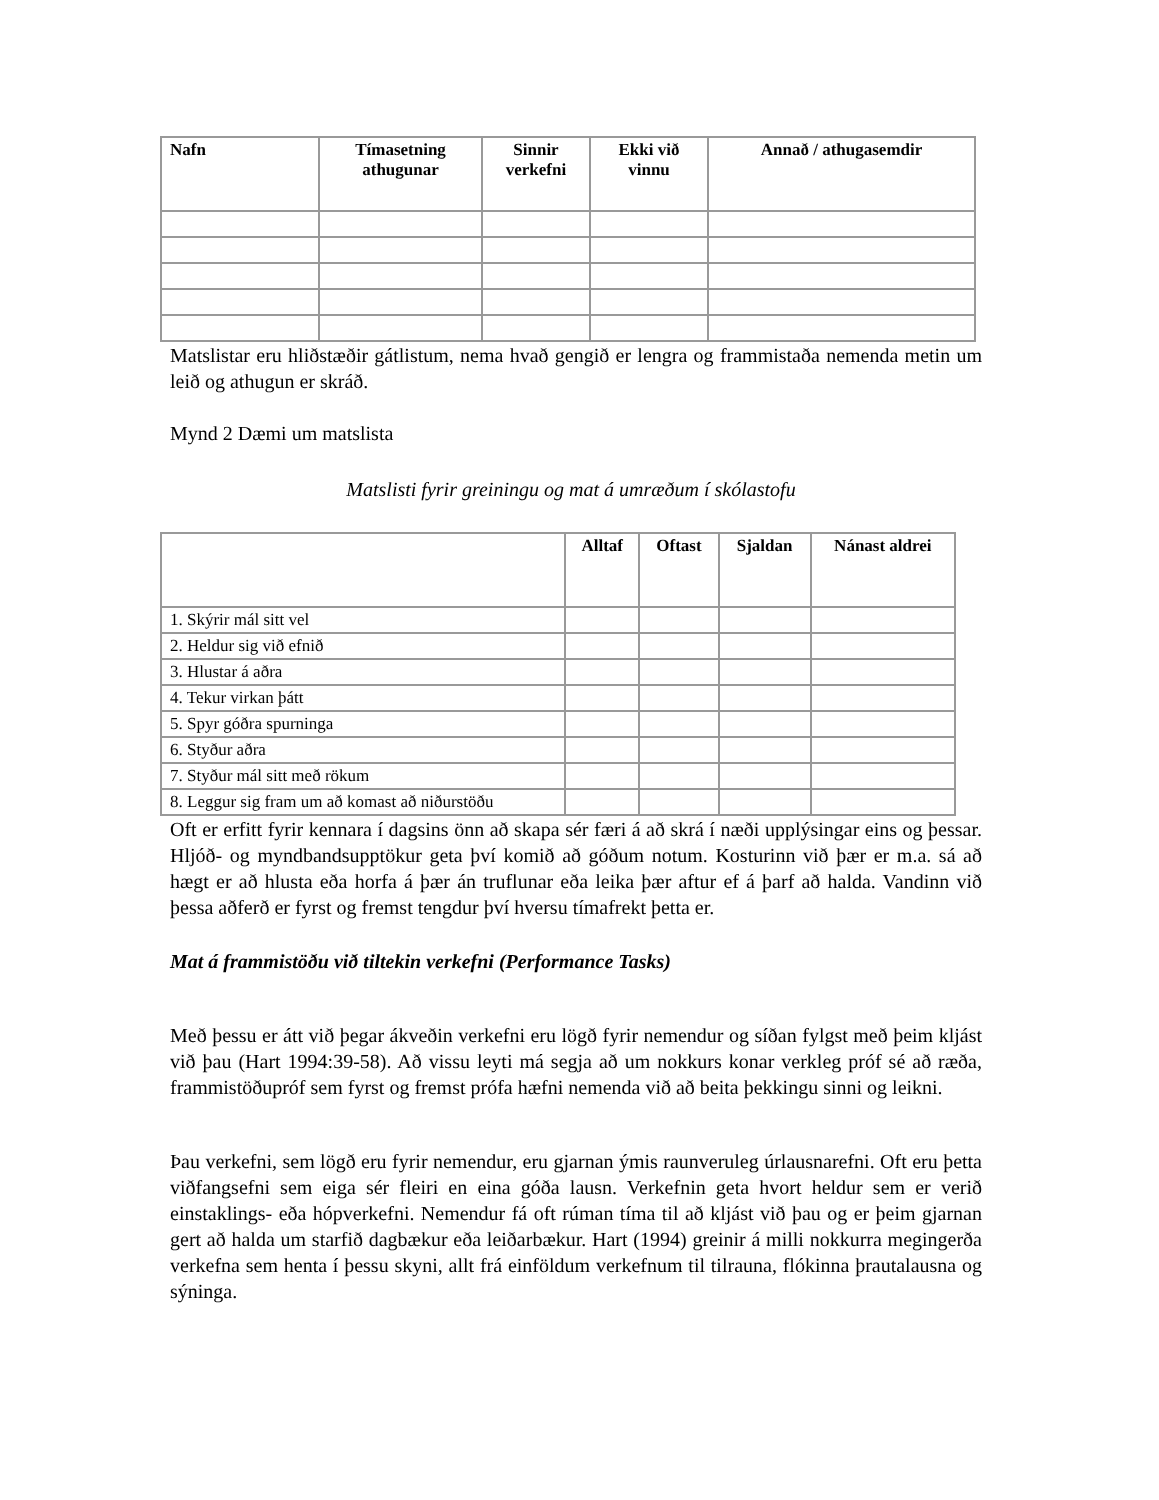| Nafn | Tímasetning athugunar | Sinnir verkefni | Ekki við vinnu | Annað / athugasemdir |
| --- | --- | --- | --- | --- |
Matslistar eru hliðstæðir gátlistum, nema hvað gengið er lengra og frammistaða nemenda metin um leið og athugun er skráð.
Mynd 2 Dæmi um matslista
Matslisti fyrir greiningu og mat á umræðum í skólastofu
| | Alltaf | Oftast | Sjaldan | Nánast aldrei |
| --- | --- | --- | --- | --- |
| 1. Skýrir mál sitt vel | | | | |
| 2. Heldur sig við efnið | | | | |
| 3. Hlustar á aðra | | | | |
| 4. Tekur virkan þátt | | | | |
| 5. Spyr góðra spurninga | | | | |
| 6. Styður aðra | | | | |
| 7. Styður mál sitt með rökum | | | | |
| 8. Leggur sig fram um að komast að niðurstöðu | | | | |
Oft er erfitt fyrir kennara í dagsins önn að skapa sér færi á að skrá í næði upplýsingar eins og þessar. Hljóð- og myndbandsupptökur geta því komið að góðum notum. Kosturinn við þær er m.a. sá að hægt er að hlusta eða horfa á þær án truflunar eða leika þær aftur ef á þarf að halda. Vandinn við þessa aðferð er fyrst og fremst tengdur því hversu tímafrekt þetta er.
Mat á frammistöðu við tiltekin verkefni (Performance Tasks)
Með þessu er átt við þegar ákveðin verkefni eru lögð fyrir nemendur og síðan fylgst með þeim kljást við þau (Hart 1994:39-58). Að vissu leyti má segja að um nokkurs konar verkleg próf sé að ræða, frammistöðupróf sem fyrst og fremst prófa hæfni nemenda við að beita þekkingu sinni og leikni.
Þau verkefni, sem lögð eru fyrir nemendur, eru gjarnan ýmis raunveruleg úrlausnarefni. Oft eru þetta viðfangsefni sem eiga sér fleiri en eina góða lausn. Verkefnin geta hvort heldur sem er verið einstaklings- eða hópverkefni. Nemendur fá oft rúman tíma til að kljást við þau og er þeim gjarnan gert að halda um starfið dagbækur eða leiðarbækur. Hart (1994) greinir á milli nokkurra megingerða verkefna sem henta í þessu skyni, allt frá einföldum verkefnum til tilrauna, flókinna þrautalausna og sýninga.